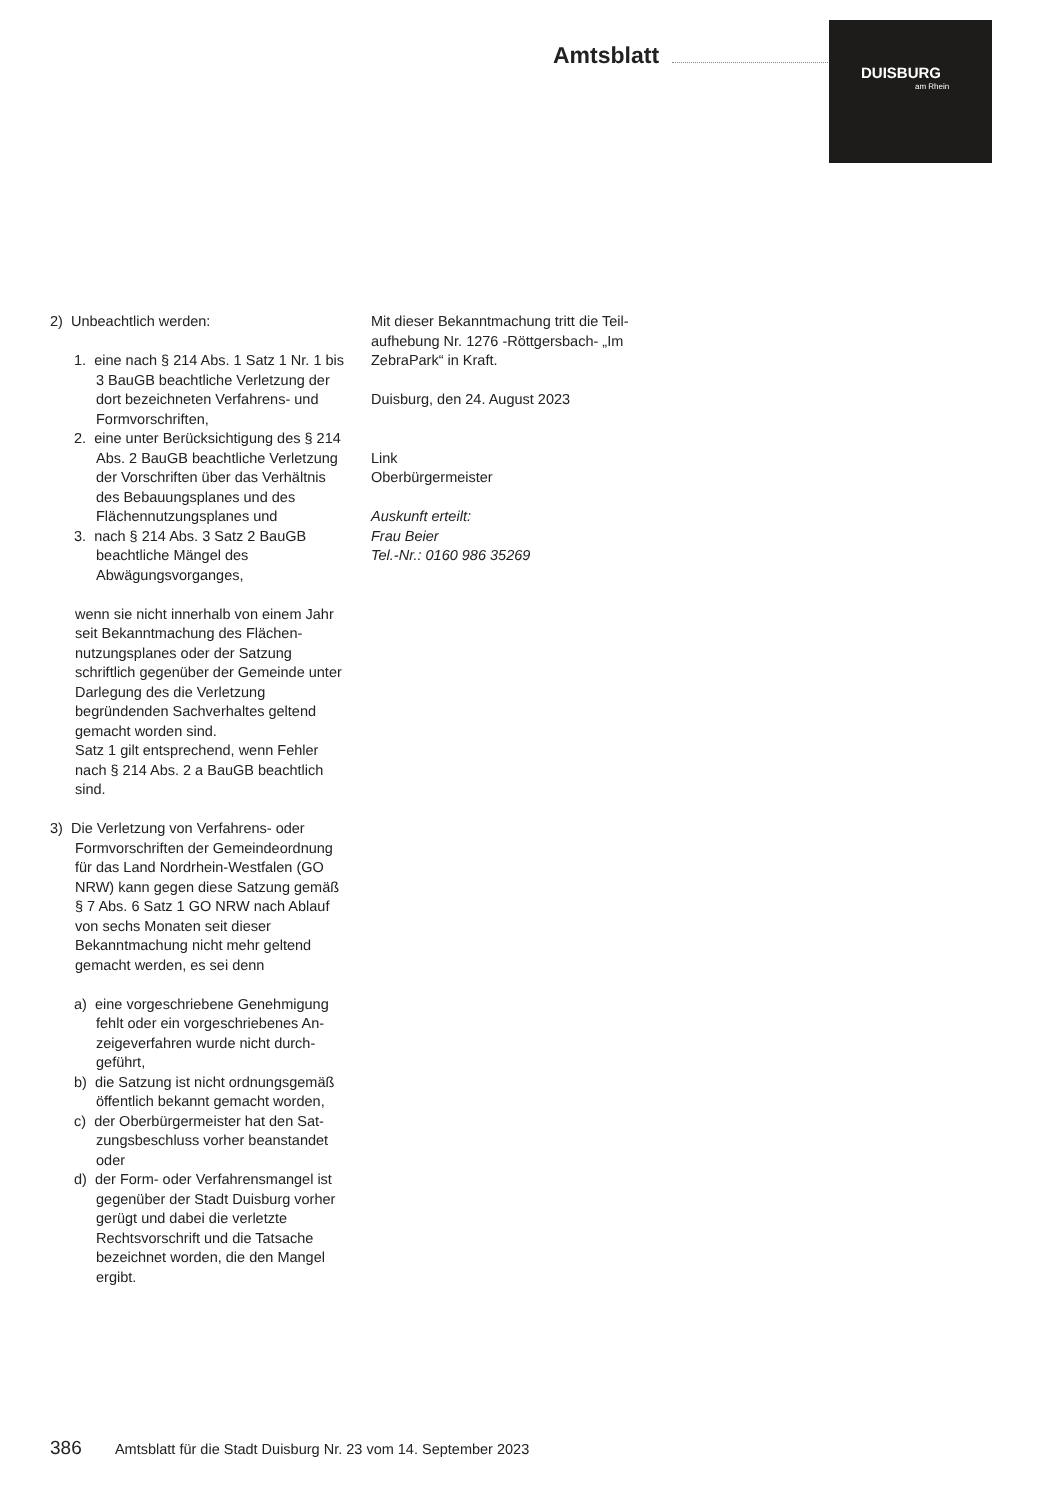Amtsblatt
DUISBURG
am Rhein
2) Unbeachtlich werden:
1. eine nach § 214 Abs. 1 Satz 1 Nr. 1 bis 3 BauGB beachtliche Verletzung der dort bezeichneten Verfahrens- und Formvorschriften,
2. eine unter Berücksichtigung des § 214 Abs. 2 BauGB beachtliche Verletzung der Vorschriften über das Verhältnis des Bebauungspla­nes und des Flächennutzungspla­nes und
3. nach § 214 Abs. 3 Satz 2 BauGB beachtliche Mängel des Abwägungsvorganges,
wenn sie nicht innerhalb von einem Jahr seit Bekanntmachung des Flächen­nutzungsplanes oder der Satzung schriftlich gegenüber der Gemeinde unter Darlegung des die Verletzung begründenden Sachverhaltes geltend gemacht worden sind.
Satz 1 gilt entsprechend, wenn Fehler nach § 214 Abs. 2 a BauGB beachtlich sind.
3) Die Verletzung von Verfahrens- oder Formvorschriften der Gemeindeord­nung für das Land Nordrhein-Westfalen (GO NRW) kann gegen diese Satzung gemäß § 7 Abs. 6 Satz 1 GO NRW nach Ablauf von sechs Monaten seit dieser Bekanntmachung nicht mehr geltend gemacht werden, es sei denn
a) eine vorgeschriebene Genehmigung fehlt oder ein vorgeschriebenes An­zeigeverfahren wurde nicht durch­geführt,
b) die Satzung ist nicht ordnungsge­mäß öffentlich bekannt gemacht worden,
c) der Oberbürgermeister hat den Sat­zungsbeschluss vorher beanstandet oder
d) der Form- oder Verfahrensmangel ist gegenüber der Stadt Duisburg vorher gerügt und dabei die verletz­te Rechtsvorschrift und die Tatsache bezeichnet worden, die den Mangel ergibt.
Mit dieser Bekanntmachung tritt die Teil­aufhebung Nr. 1276 -Röttgersbach- „Im ZebraPark“ in Kraft.
Duisburg, den 24. August 2023
Link
Oberbürgermeister
Auskunft erteilt:
Frau Beier
Tel.-Nr.: 0160 986 35269
386 Amtsblatt für die Stadt Duisburg Nr. 23 vom 14. September 2023